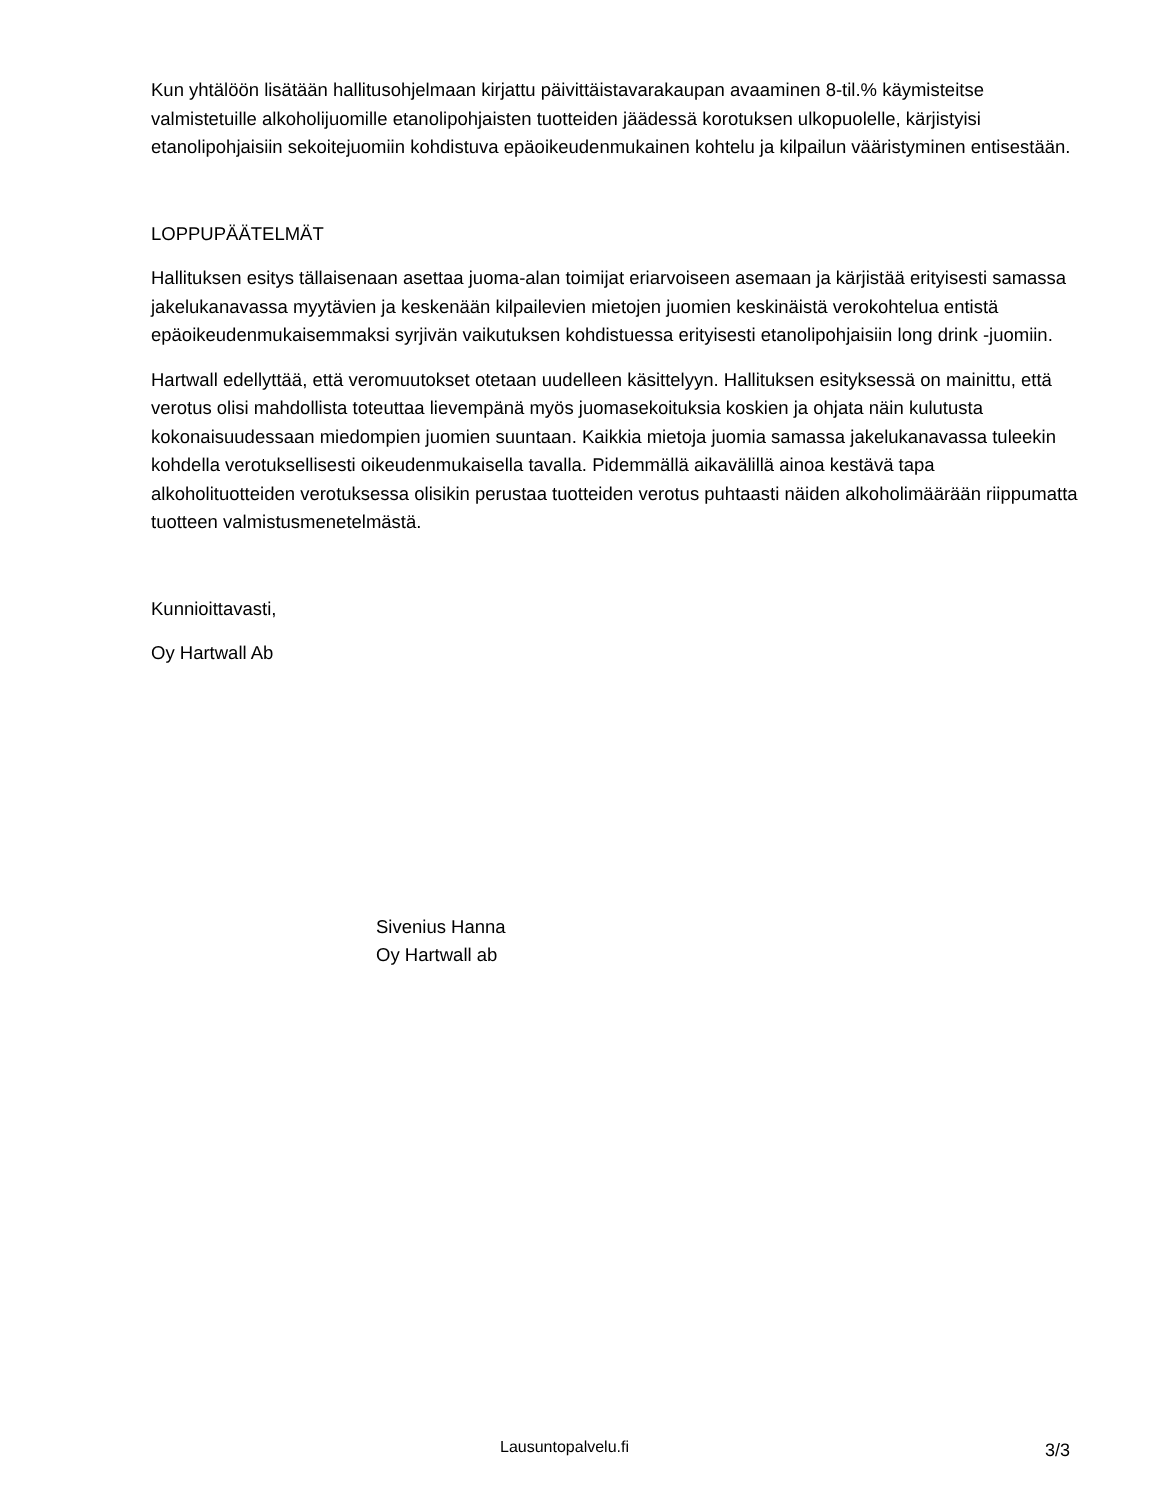Kun yhtälöön lisätään hallitusohjelmaan kirjattu päivittäistavarakaupan avaaminen 8-til.% käymisteitse valmistetuille alkoholijuomille etanolipohjaisten tuotteiden jäädessä korotuksen ulkopuolelle, kärjistyisi etanolipohjaisiin sekoitejuomiin kohdistuva epäoikeudenmukainen kohtelu ja kilpailun vääristyminen entisestään.
LOPPUPÄÄTELMÄT
Hallituksen esitys tällaisenaan asettaa juoma-alan toimijat eriarvoiseen asemaan ja kärjistää erityisesti samassa jakelukanavassa myytävien ja keskenään kilpailevien mietojen juomien keskinäistä verokohtelua entistä epäoikeudenmukaisemmaksi syrjivän vaikutuksen kohdistuessa erityisesti etanolipohjaisiin long drink -juomiin.
Hartwall edellyttää, että veromuutokset otetaan uudelleen käsittelyyn. Hallituksen esityksessä on mainittu, että verotus olisi mahdollista toteuttaa lievempänä myös juomasekoituksia koskien ja ohjata näin kulutusta kokonaisuudessaan miedompien juomien suuntaan. Kaikkia mietoja juomia samassa jakelukanavassa tuleekin kohdella verotuksellisesti oikeudenmukaisella tavalla. Pidemmällä aikavälillä ainoa kestävä tapa alkoholituotteiden verotuksessa olisikin perustaa tuotteiden verotus puhtaasti näiden alkoholimäärään riippumatta tuotteen valmistusmenetelmästä.
Kunnioittavasti,
Oy Hartwall Ab
Sivenius Hanna
Oy Hartwall ab
Lausuntopalvelu.fi 3/3